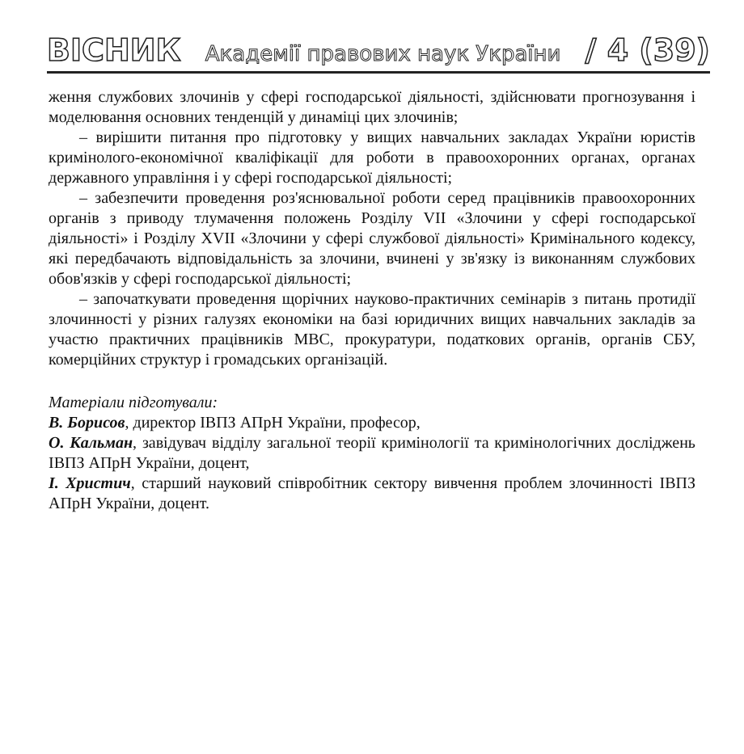ВІСНИК Академії правових наук України / 4 (39)
ження службових злочинів у сфері господарської діяльності, здійснювати прогнозування і моделювання основних тенденцій у динаміці цих злочинів;
– вирішити питання про підготовку у вищих навчальних закладах України юристів кримінолого-економічної кваліфікації для роботи в правоохоронних органах, органах державного управління і у сфері господарської діяльності;
– забезпечити проведення роз'яснювальної роботи серед працівників правоохоронних органів з приводу тлумачення положень Розділу VII «Злочини у сфері господарської діяльності» і Розділу XVII «Злочини у сфері службової діяльності» Кримінального кодексу, які передбачають відповідальність за злочини, вчинені у зв'язку із виконанням службових обов'язків у сфері господарської діяльності;
– започаткувати проведення щорічних науково-практичних семінарів з питань протидії злочинності у різних галузях економіки на базі юридичних вищих навчальних закладів за участю практичних працівників МВС, прокуратури, податкових органів, органів СБУ, комерційних структур і громадських організацій.
Матеріали підготували:
В. Борисов, директор ІВПЗ АПрН України, професор,
О. Кальман, завідувач відділу загальної теорії кримінології та кримінологічних досліджень ІВПЗ АПрН України, доцент,
І. Христич, старший науковий співробітник сектору вивчення проблем злочинності ІВПЗ АПрН України, доцент.